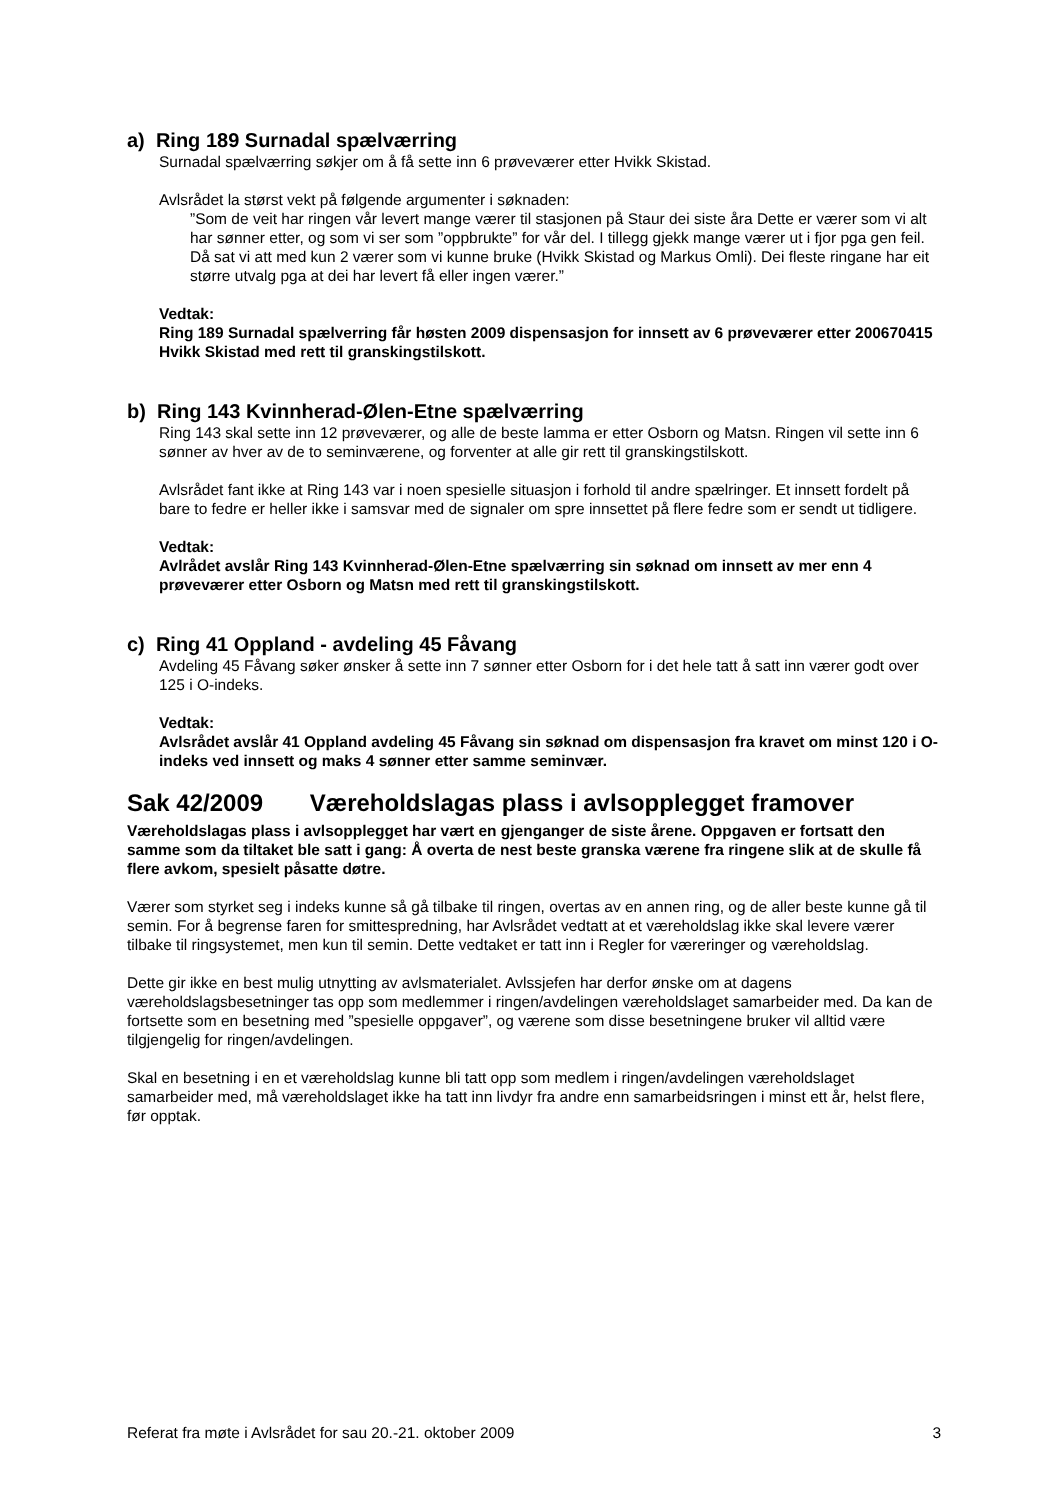a) Ring 189 Surnadal spælværring
Surnadal spælværring søkjer om å få sette inn 6 prøveværer etter Hvikk Skistad.
Avlsrådet la størst vekt på følgende argumenter i søknaden:
”Som de veit har ringen vår levert mange værer til stasjonen på Staur dei siste åra Dette er værer som vi alt har sønner etter, og som vi ser som ”oppbrukte” for vår del. I tillegg gjekk mange værer ut i fjor pga gen feil. Då sat vi att med kun 2 værer som vi kunne bruke (Hvikk Skistad og Markus Omli). Dei fleste ringane har eit større utvalg pga at dei har levert få eller ingen værer.”
Vedtak:
Ring 189 Surnadal spælverring får høsten 2009 dispensasjon for innsett av 6 prøveværer etter 200670415 Hvikk Skistad med rett til granskingstilskott.
b) Ring 143 Kvinnherad-Ølen-Etne spælværring
Ring 143 skal sette inn 12 prøveværer, og alle de beste lamma er etter Osborn og Matsn. Ringen vil sette inn 6 sønner av hver av de to seminværene, og forventer at alle gir rett til granskingstilskott.
Avlsrådet fant ikke at Ring 143 var i noen spesielle situasjon i forhold til andre spælringer. Et innsett fordelt på bare to fedre er heller ikke i samsvar med de signaler om spre innsettet på flere fedre som er sendt ut tidligere.
Vedtak:
Avlrådet avslår Ring 143 Kvinnherad-Ølen-Etne spælværring sin søknad om innsett av mer enn 4 prøveværer etter Osborn og Matsn med rett til granskingstilskott.
c) Ring 41 Oppland - avdeling 45 Fåvang
Avdeling 45 Fåvang søker ønsker å sette inn 7 sønner etter Osborn for i det hele tatt å satt inn værer godt over 125 i O-indeks.
Vedtak:
Avlsrådet avslår 41 Oppland avdeling 45 Fåvang sin søknad om dispensasjon fra kravet om minst 120 i O-indeks ved innsett og maks 4 sønner etter samme seminvær.
Sak 42/2009 Væreholdslagas plass i avlsopplegget framover
Væreholdslagas plass i avlsopplegget har vært en gjenganger de siste årene. Oppgaven er fortsatt den samme som da tiltaket ble satt i gang: Å overta de nest beste granska værene fra ringene slik at de skulle få flere avkom, spesielt påsatte døtre.
Værer som styrket seg i indeks kunne så gå tilbake til ringen, overtas av en annen ring, og de aller beste kunne gå til semin. For å begrense faren for smittespredning, har Avlsrådet vedtatt at et væreholdslag ikke skal levere værer tilbake til ringsystemet, men kun til semin. Dette vedtaket er tatt inn i Regler for væreringer og væreholdslag.
Dette gir ikke en best mulig utnytting av avlsmaterialet. Avlssjefen har derfor ønske om at dagens væreholdslagsbesetninger tas opp som medlemmer i ringen/avdelingen væreholdslaget samarbeider med. Da kan de fortsette som en besetning med ”spesielle oppgaver”, og værene som disse besetningene bruker vil alltid være tilgjengelig for ringen/avdelingen.
Skal en besetning i en et væreholdslag kunne bli tatt opp som medlem i ringen/avdelingen væreholdslaget samarbeider med, må væreholdslaget ikke ha tatt inn livdyr fra andre enn samarbeidsringen i minst ett år, helst flere, før opptak.
Referat fra møte i Avlsrådet for sau 20.-21. oktober 2009 3